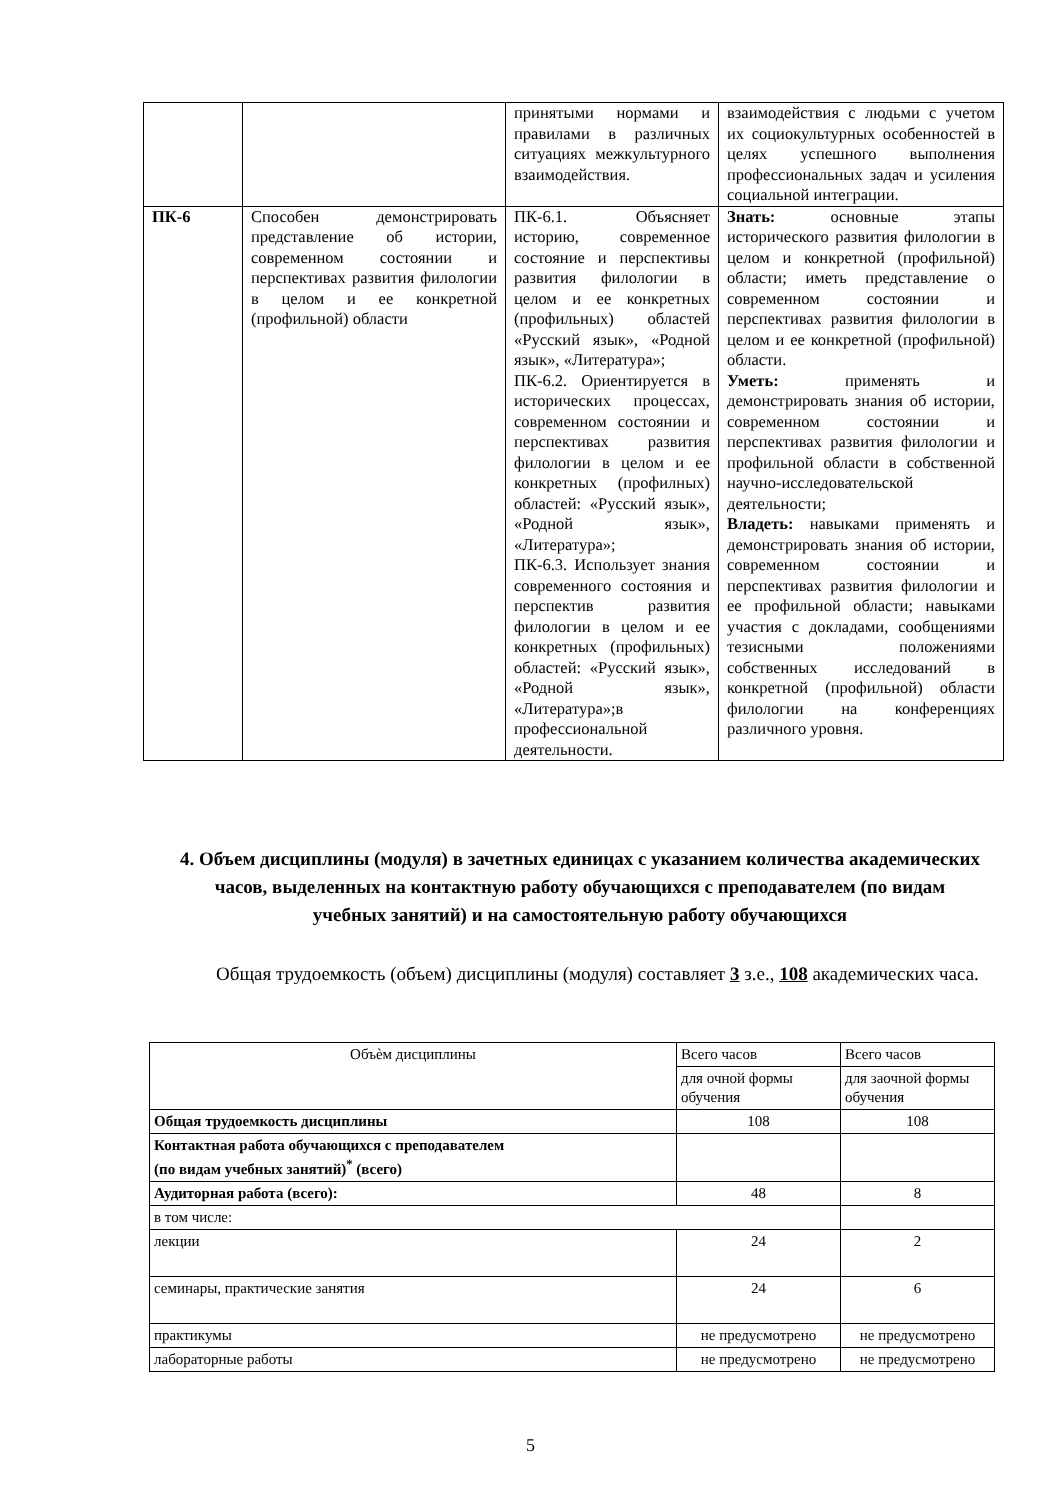| | | принятыми нормами и правилами в различных ситуациях межкультурного взаимодействия. | взаимодействия с людьми с учетом их социокультурных особенностей в целях успешного выполнения профессиональных задач и усиления социальной интеграции. |
| ПК-6 | Способен демонстрировать представление об истории, современном состоянии и перспективах развития филологии в целом и ее конкретной (профильной) области | ПК-6.1. Объясняет историю, современное состояние и перспективы развития филологии в целом и ее конкретных (профильных) областей «Русский язык», «Родной язык», «Литература»; ПК-6.2. Ориентируется в исторических процессах, современном состоянии и перспективах развития филологии в целом и ее конкретных (профилных) областей: «Русский язык», «Родной язык», «Литература»; ПК-6.3. Использует знания современного состояния и перспектив развития филологии в целом и ее конкретных (профильных) областей: «Русский язык», «Родной язык», «Литература»;в профессиональной деятельности. | Знать: основные этапы исторического развития филологии в целом и конкретной (профильной) области; иметь представление о современном состоянии и перспективах развития филологии в целом и ее конкретной (профильной) области. Уметь: применять и демонстрировать знания об истории, современном состоянии и перспективах развития филологии и профильной области в собственной научно-исследовательской деятельности; Владеть: навыками применять и демонстрировать знания об истории, современном состоянии и перспективах развития филологии и ее профильной области; навыками участия с докладами, сообщениями тезисными положениями собственных исследований в конкретной (профильной) области филологии на конференциях различного уровня. |
4. Объем дисциплины (модуля) в зачетных единицах с указанием количества академических часов, выделенных на контактную работу обучающихся с преподавателем (по видам учебных занятий) и на самостоятельную работу обучающихся
Общая трудоемкость (объем) дисциплины (модуля) составляет 3 з.е., 108 академических часа.
| Объѐм дисциплины | Всего часов | Всего часов |
| | для очной формы обучения | для заочной формы обучения |
| Общая трудоемкость дисциплины | 108 | 108 |
| Контактная работа обучающихся с преподавателем (по видам учебных занятий)<sup>*</sup> (всего) | | |
| Аудиторная работа (всего): | 48 | 8 |
| в том числе: | | |
| лекции | 24 | 2 |
| семинары, практические занятия | 24 | 6 |
| практикумы | не предусмотрено | не предусмотрено |
| лабораторные работы | не предусмотрено | не предусмотрено |
5